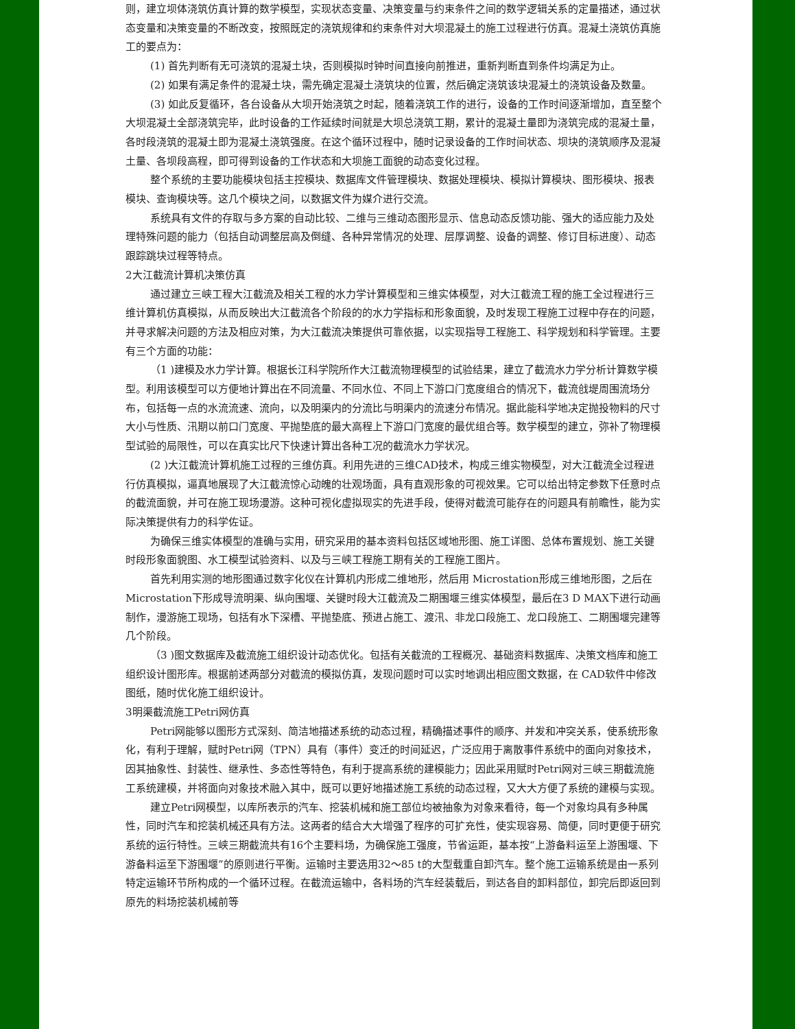则，建立坝体浇筑仿真计算的数学模型，实现状态变量、决策变量与约束条件之间的数学逻辑关系的定量描述，通过状态变量和决策变量的不断改变，按照既定的浇筑规律和约束条件对大坝混凝土的施工过程进行仿真。混凝土浇筑仿真施工的要点为：
(1) 首先判断有无可浇筑的混凝土块，否则模拟时钟时间直接向前推进，重新判断直到条件均满足为止。
(2) 如果有满足条件的混凝土块，需先确定混凝土浇筑块的位置，然后确定浇筑该块混凝土的浇筑设备及数量。
(3) 如此反复循环，各台设备从大坝开始浇筑之时起，随着浇筑工作的进行，设备的工作时间逐渐增加，直至整个大坝混凝土全部浇筑完毕，此时设备的工作延续时间就是大坝总浇筑工期，累计的混凝土量即为浇筑完成的混凝土量，各时段浇筑的混凝土即为混凝土浇筑强度。在这个循环过程中，随时记录设备的工作时间状态、坝块的浇筑顺序及混凝土量、各坝段高程，即可得到设备的工作状态和大坝施工面貌的动态变化过程。
整个系统的主要功能模块包括主控模块、数据库文件管理模块、数据处理模块、模拟计算模块、图形模块、报表模块、查询模块等。这几个模块之间，以数据文件为媒介进行交流。
系统具有文件的存取与多方案的自动比较、二维与三维动态图形显示、信息动态反馈功能、强大的适应能力及处理特殊问题的能力（包括自动调整层高及倒缝、各种异常情况的处理、层厚调整、设备的调整、修订目标进度）、动态跟踪跳块过程等特点。
2大江截流计算机决策仿真
通过建立三峡工程大江截流及相关工程的水力学计算模型和三维实体模型，对大江截流工程的施工全过程进行三维计算机仿真模拟，从而反映出大江截流各个阶段的的水力学指标和形象面貌，及时发现工程施工过程中存在的问题，并寻求解决问题的方法及相应对策，为大江截流决策提供可靠依据，以实现指导工程施工、科学规划和科学管理。主要有三个方面的功能：
（1 )建模及水力学计算。根据长江科学院所作大江截流物理模型的试验结果，建立了截流水力学分析计算数学模型。利用该模型可以方便地计算出在不同流量、不同水位、不同上下游口门宽度组合的情况下，截流戗堤周围流场分布，包括每一点的水流流速、流向，以及明渠内的分流比与明渠内的流速分布情况。据此能科学地决定抛投物料的尺寸大小与性质、汛期以前口门宽度、平抛垫底的最大高程上下游口门宽度的最优组合等。数学模型的建立，弥补了物理模型试验的局限性，可以在真实比尺下快速计算出各种工况的截流水力学状况。
(2 )大江截流计算机施工过程的三维仿真。利用先进的三维CAD技术，构成三维实物模型，对大江截流全过程进行仿真模拟，逼真地展现了大江截流惊心动魄的壮观场面，具有直观形象的可视效果。它可以给出特定参数下任意时点的截流面貌，并可在施工现场漫游。这种可视化虚拟现实的先进手段，使得对截流可能存在的问题具有前瞻性，能为实际决策提供有力的科学佐证。
为确保三维实体模型的准确与实用，研究采用的基本资料包括区域地形图、施工详图、总体布置规划、施工关键时段形象面貌图、水工模型试验资料、以及与三峡工程施工期有关的工程施工图片。
首先利用实测的地形图通过数字化仪在计算机内形成二维地形，然后用 Microstation形成三维地形图，之后在 Microstation下形成导流明渠、纵向围堰、关键时段大江截流及二期围堰三维实体模型，最后在3 D MAX下进行动画制作，漫游施工现场，包括有水下深槽、平抛垫底、预进占施工、渡汛、非龙口段施工、龙口段施工、二期围堰完建等几个阶段。
（3 )图文数据库及截流施工组织设计动态优化。包括有关截流的工程概况、基础资料数据库、决策文档库和施工组织设计图形库。根据前述两部分对截流的模拟仿真，发现问题时可以实时地调出相应图文数据，在 CAD软件中修改图纸，随时优化施工组织设计。
3明渠截流施工Petri网仿真
Petri网能够以图形方式深刻、简洁地描述系统的动态过程，精确描述事件的顺序、并发和冲突关系，使系统形象化，有利于理解，赋时Petri网（TPN）具有（事件）变迁的时间延迟，广泛应用于离散事件系统中的面向对象技术，因其抽象性、封装性、继承性、多态性等特色，有利于提高系统的建模能力；因此采用赋时Petri网对三峡三期截流施工系统建模，并将面向对象技术融入其中，既可以更好地描述施工系统的动态过程，又大大方便了系统的建模与实现。
建立Petri网模型，以库所表示的汽车、挖装机械和施工部位均被抽象为对象来看待，每一个对象均具有多种属性，同时汽车和挖装机械还具有方法。这两者的结合大大增强了程序的可扩充性，使实现容易、简便，同时更便于研究系统的运行特性。三峡三期截流共有16个主要料场，为确保施工强度，节省运距，基本按“上游备料运至上游围堰、下游备料运至下游围堰”的原则进行平衡。运输时主要选用32～85 t的大型载重自卸汽车。整个施工运输系统是由一系列特定运输环节所构成的一个循环过程。在截流运输中，各料场的汽车经装载后，到达各自的卸料部位，卸完后即返回到原先的料场挖装机械前等